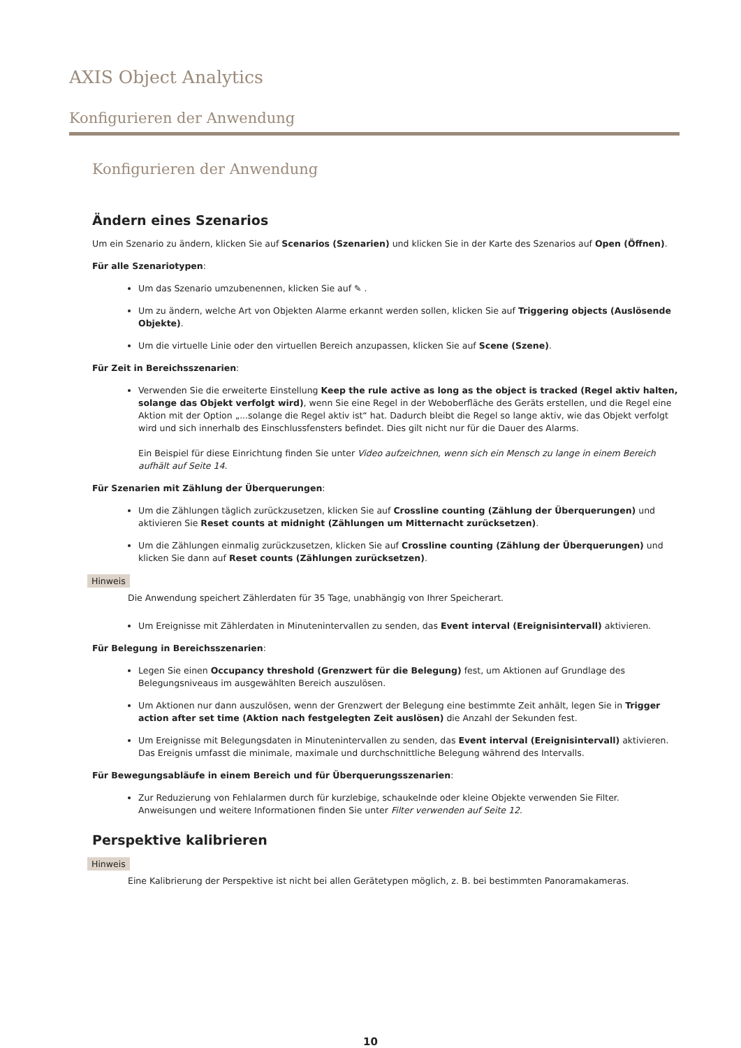AXIS Object Analytics
Konfigurieren der Anwendung
Konfigurieren der Anwendung
Ändern eines Szenarios
Um ein Szenario zu ändern, klicken Sie auf Scenarios (Szenarien) und klicken Sie in der Karte des Szenarios auf Open (Öffnen).
Für alle Szenariotypen:
Um das Szenario umzubenennen, klicken Sie auf ✎ .
Um zu ändern, welche Art von Objekten Alarme erkannt werden sollen, klicken Sie auf Triggering objects (Auslösende Objekte).
Um die virtuelle Linie oder den virtuellen Bereich anzupassen, klicken Sie auf Scene (Szene).
Für Zeit in Bereichsszenarien:
Verwenden Sie die erweiterte Einstellung Keep the rule active as long as the object is tracked (Regel aktiv halten, solange das Objekt verfolgt wird), wenn Sie eine Regel in der Weboberfläche des Geräts erstellen, und die Regel eine Aktion mit der Option „...solange die Regel aktiv ist“ hat. Dadurch bleibt die Regel so lange aktiv, wie das Objekt verfolgt wird und sich innerhalb des Einschlussfensters befindet. Dies gilt nicht nur für die Dauer des Alarms.
Ein Beispiel für diese Einrichtung finden Sie unter Video aufzeichnen, wenn sich ein Mensch zu lange in einem Bereich aufhält auf Seite 14.
Für Szenarien mit Zählung der Überquerungen:
Um die Zählungen täglich zurückzusetzen, klicken Sie auf Crossline counting (Zählung der Überquerungen) und aktivieren Sie Reset counts at midnight (Zählungen um Mitternacht zurücksetzen).
Um die Zählungen einmalig zurückzusetzen, klicken Sie auf Crossline counting (Zählung der Überquerungen) und klicken Sie dann auf Reset counts (Zählungen zurücksetzen).
Hinweis
Die Anwendung speichert Zählerdaten für 35 Tage, unabhängig von Ihrer Speicherart.
Um Ereignisse mit Zählerdaten in Minutenintervallen zu senden, das Event interval (Ereignisintervall) aktivieren.
Für Belegung in Bereichsszenarien:
Legen Sie einen Occupancy threshold (Grenzwert für die Belegung) fest, um Aktionen auf Grundlage des Belegungsniveaus im ausgewählten Bereich auszulösen.
Um Aktionen nur dann auszulösen, wenn der Grenzwert der Belegung eine bestimmte Zeit anhält, legen Sie in Trigger action after set time (Aktion nach festgelegten Zeit auslösen) die Anzahl der Sekunden fest.
Um Ereignisse mit Belegungsdaten in Minutenintervallen zu senden, das Event interval (Ereignisintervall) aktivieren. Das Ereignis umfasst die minimale, maximale und durchschnittliche Belegung während des Intervalls.
Für Bewegungsabläufe in einem Bereich und für Überquerungsszenarien:
Zur Reduzierung von Fehlalarmen durch für kurzlebige, schaukelnde oder kleine Objekte verwenden Sie Filter. Anweisungen und weitere Informationen finden Sie unter Filter verwenden auf Seite 12.
Perspektive kalibrieren
Hinweis
Eine Kalibrierung der Perspektive ist nicht bei allen Gerätetypen möglich, z. B. bei bestimmten Panoramakameras.
10